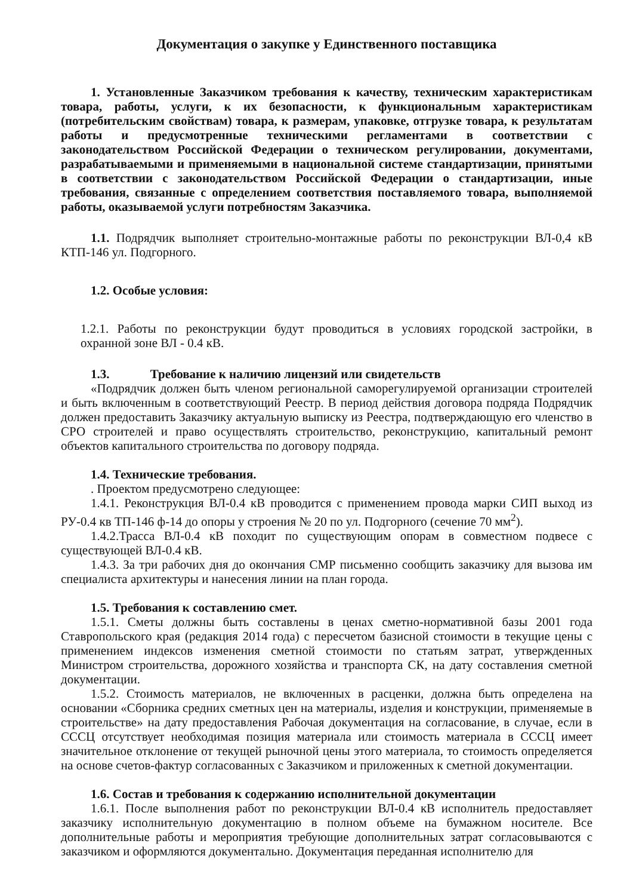Документация о закупке у Единственного поставщика
1. Установленные Заказчиком требования к качеству, техническим характеристикам товара, работы, услуги, к их безопасности, к функциональным характеристикам (потребительским свойствам) товара, к размерам, упаковке, отгрузке товара, к результатам работы и предусмотренные техническими регламентами в соответствии с законодательством Российской Федерации о техническом регулировании, документами, разрабатываемыми и применяемыми в национальной системе стандартизации, принятыми в соответствии с законодательством Российской Федерации о стандартизации, иные требования, связанные с определением соответствия поставляемого товара, выполняемой работы, оказываемой услуги потребностям Заказчика.
1.1. Подрядчик выполняет строительно-монтажные работы по реконструкции ВЛ-0,4 кВ КТП-146 ул. Подгорного.
1.2. Особые условия:
1.2.1. Работы по реконструкции будут проводиться в условиях городской застройки, в охранной зоне ВЛ - 0.4 кВ.
1.3. Требование к наличию лицензий или свидетельств
«Подрядчик должен быть членом региональной саморегулируемой организации строителей и быть включенным в соответствующий Реестр. В период действия договора подряда Подрядчик должен предоставить Заказчику актуальную выписку из Реестра, подтверждающую его членство в СРО строителей и право осуществлять строительство, реконструкцию, капитальный ремонт объектов капитального строительства по договору подряда.
1.4. Технические требования.
. Проектом предусмотрено следующее:
1.4.1. Реконструкция ВЛ-0.4 кВ проводится с применением провода марки СИП выход из РУ-0.4 кв ТП-146 ф-14 до опоры у строения № 20 по ул. Подгорного (сечение 70 мм<sup>2</sup>).
1.4.2.Трасса ВЛ-0.4 кВ походит по существующим опорам в совместном подвесе с существующей ВЛ-0.4 кВ.
1.4.3. За три рабочих дня до окончания СМР письменно сообщить заказчику для вызова им специалиста архитектуры и нанесения линии на план города.
1.5. Требования к составлению смет.
1.5.1. Сметы должны быть составлены в ценах сметно-нормативной базы 2001 года Ставропольского края (редакция 2014 года) с пересчетом базисной стоимости в текущие цены с применением индексов изменения сметной стоимости по статьям затрат, утвержденных Министром строительства, дорожного хозяйства и транспорта СК, на дату составления сметной документации.
1.5.2. Стоимость материалов, не включенных в расценки, должна быть определена на основании «Сборника средних сметных цен на материалы, изделия и конструкции, применяемые в строительстве» на дату предоставления Рабочая документация на согласование, в случае, если в СССЦ отсутствует необходимая позиция материала или стоимость материала в СССЦ имеет значительное отклонение от текущей рыночной цены этого материала, то стоимость определяется на основе счетов-фактур согласованных с Заказчиком и приложенных к сметной документации.
1.6. Состав и требования к содержанию исполнительной документации
1.6.1. После выполнения работ по реконструкции ВЛ-0.4 кВ исполнитель предоставляет заказчику исполнительную документацию в полном объеме на бумажном носителе. Все дополнительные работы и мероприятия требующие дополнительных затрат согласовываются с заказчиком и оформляются документально. Документация переданная исполнителю для